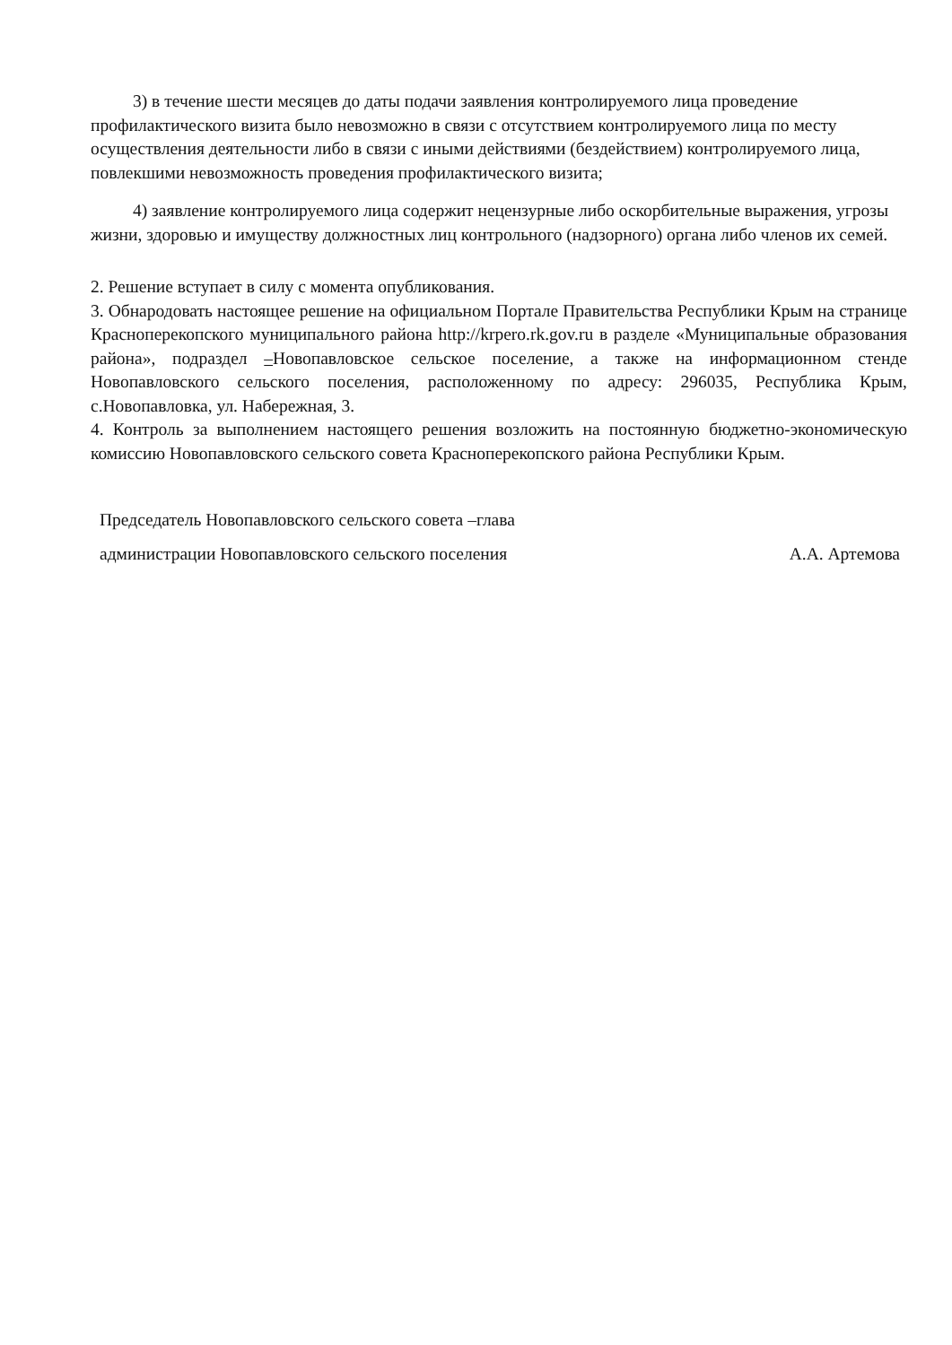3) в течение шести месяцев до даты подачи заявления контролируемого лица проведение профилактического визита было невозможно в связи с отсутствием контролируемого лица по месту осуществления деятельности либо в связи с иными действиями (бездействием) контролируемого лица, повлекшими невозможность проведения профилактического визита;
4) заявление контролируемого лица содержит нецензурные либо оскорбительные выражения, угрозы жизни, здоровью и имуществу должностных лиц контрольного (надзорного) органа либо членов их семей.
2. Решение вступает в силу с момента опубликования.
3. Обнародовать настоящее решение на официальном Портале Правительства Республики Крым на странице Красноперекопского муниципального района http://krpero.rk.gov.ru в разделе «Муниципальные образования района», подраздел –Новопавловское сельское поселение, а также на информационном стенде Новопавловского сельского поселения, расположенному по адресу: 296035, Республика Крым, с.Новопавловка, ул. Набережная, 3.
4. Контроль за выполнением настоящего решения возложить на постоянную бюджетно-экономическую комиссию Новопавловского сельского совета Красноперекопского района Республики Крым.
Председатель Новопавловского сельского совета –глава
администрации Новопавловского сельского поселения А.А. Артемова